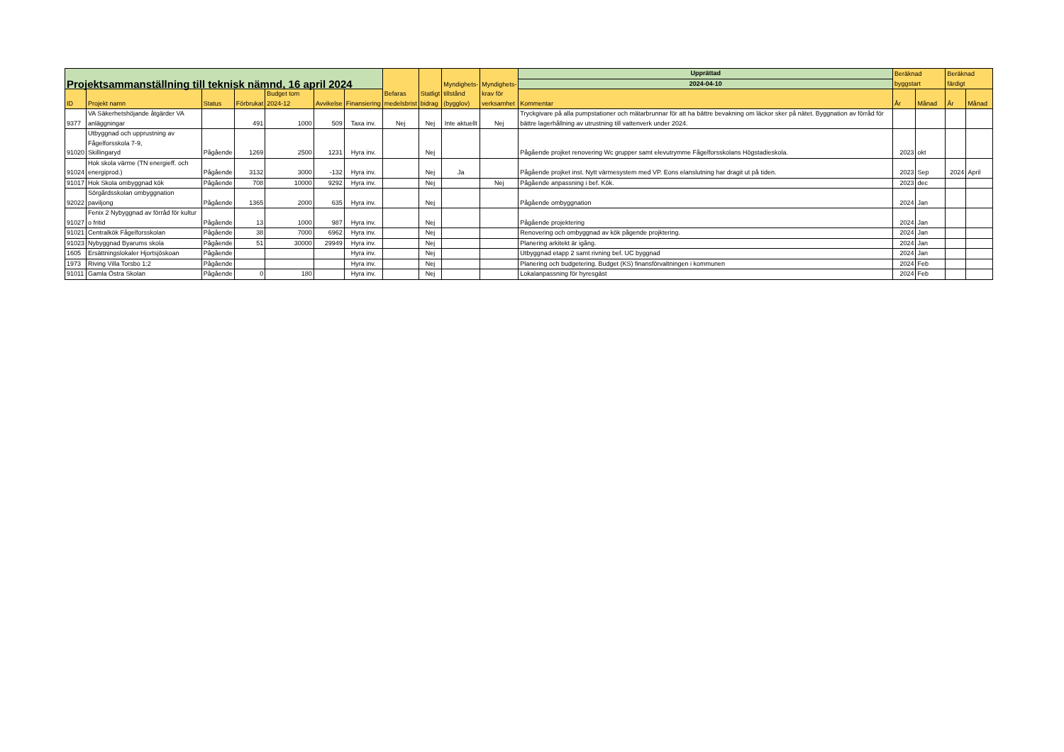| Projektsammanställning till teknisk nämnd, 16 april 2024 | | | | | | | Befaras medelsbrist | Statligt bidrag | Myndighets- tillstånd (bygglov) | Myndighets- krav för verksamhet | Upprättad | Beräknad byggstart | | Beräknad färdigt | |
| --- | --- | --- | --- | --- | --- | --- | --- | --- | --- | --- | --- | --- | --- | --- | --- |
| | | | | | | | | | | | 2024-04-10 | | | | |
| ID | Projekt namn | Status | Förbrukat | Budget tom 2024-12 | Avvikelse | Finansiering | | | | | Kommentar | År | Månad | År | Månad |
| 9377 | VA Säkerhetshöjande åtgärder VA anläggningar | | 491 | 1000 | 509 | Taxa inv. | Nej | Nej | Inte aktuellt | Nej | Tryckgivare på alla pumpstationer och mätarbrunnar för att ha bättre bevakning om läckor sker på nätet. Byggnation av förråd för bättre lagerhållning av utrustning till vattenverk under 2024. | | | | |
| 91020 | Utbyggnad och upprustning av Fågelforsskola 7-9, Skillingaryd | Pågående | 1269 | 2500 | 1231 | Hyra inv. | | Nej | | | Pågående projket renovering Wc grupper samt elevutrymme Fågelforsskolans Högstadieskola. | 2023 | okt | | |
| 91024 | Hok skola värme (TN energieff. och energiprod.) | Pågående | 3132 | 3000 | -132 | Hyra inv. | | Nej | Ja | | Pågående projket inst. Nytt värmesystem med VP. Eons elanslutning har dragit ut på tiden. | 2023 | Sep | 2024 | April |
| 91017 | Hok Skola ombyggnad kök | Pågående | 708 | 10000 | 9292 | Hyra inv. | | Nej | | Nej | Pågående anpassning i bef. Kök. | 2023 | dec | | |
| 92022 | Sörgårdsskolan ombyggnation paviljong | Pågående | 1365 | 2000 | 635 | Hyra inv. | | Nej | | | Pågående ombyggnation | 2024 | Jan | | |
| 91027 | Fenix 2 Nybyggnad av förråd för kultur o fritid | Pågående | 13 | 1000 | 987 | Hyra inv. | | Nej | | | Pågående projektering | 2024 | Jan | | |
| 91021 | Centralkök Fågelforsskolan | Pågående | 38 | 7000 | 6962 | Hyra inv. | | Nej | | | Renovering och ombyggnad av kök pågende projktering. | 2024 | Jan | | |
| 91023 | Nybyggnad Byarums skola | Pågående | 51 | 30000 | 29949 | Hyra inv. | | Nej | | | Planering arkitekt är igång. | 2024 | Jan | | |
| 1605 | Ersättningslokaler Hjortsjöskoan | Pågående | | | | Hyra inv. | | Nej | | | Utbyggnad etapp 2 samt rivning bef. UC byggnad | 2024 | Jan | | |
| 1973 | Riving Villa Torsbo 1:2 | Pågående | | | | Hyra inv. | | Nej | | | Planering och budgetering. Budget (KS) finansförvaltningen i kommunen | 2024 | Feb | | |
| 91011 | Gamla Östra Skolan | Pågående | 0 | 180 | | Hyra inv. | | Nej | | | Lokalanpassning för hyresgäst | 2024 | Feb | | |